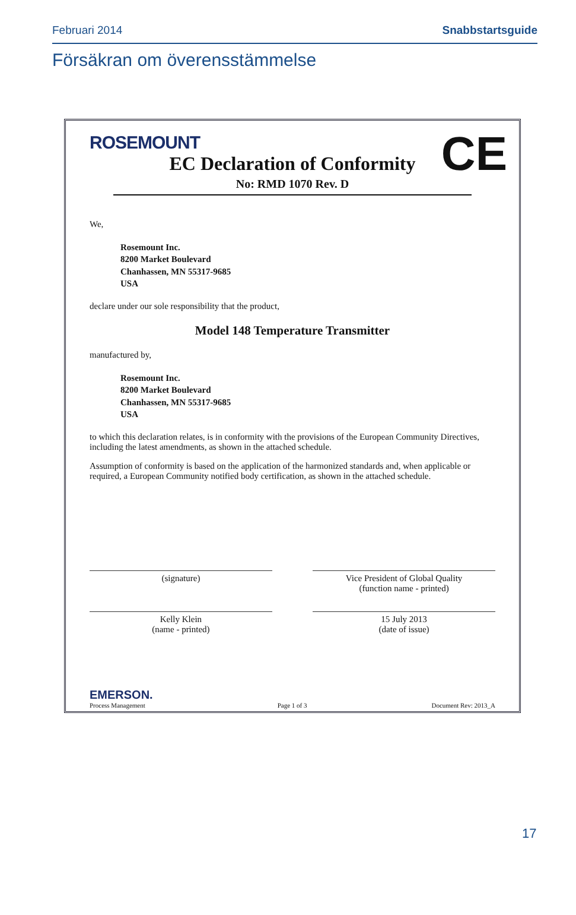Februari 2014 Snabbstartsguide
Försäkran om överensstämmelse
ROSEMOUNT
CE
EC Declaration of Conformity
No: RMD 1070 Rev. D
We,
Rosemount Inc.
8200 Market Boulevard
Chanhassen, MN 55317-9685
USA
declare under our sole responsibility that the product,
Model 148 Temperature Transmitter
manufactured by,
Rosemount Inc.
8200 Market Boulevard
Chanhassen, MN 55317-9685
USA
to which this declaration relates, is in conformity with the provisions of the European Community Directives, including the latest amendments, as shown in the attached schedule.
Assumption of conformity is based on the application of the harmonized standards and, when applicable or required, a European Community notified body certification, as shown in the attached schedule.
(signature) Vice President of Global Quality
(function name - printed)
Kelly Klein
(name - printed)
15 July 2013
(date of issue)
EMERSON.
Process Management
Page 1 of 3 Document Rev: 2013_A
17